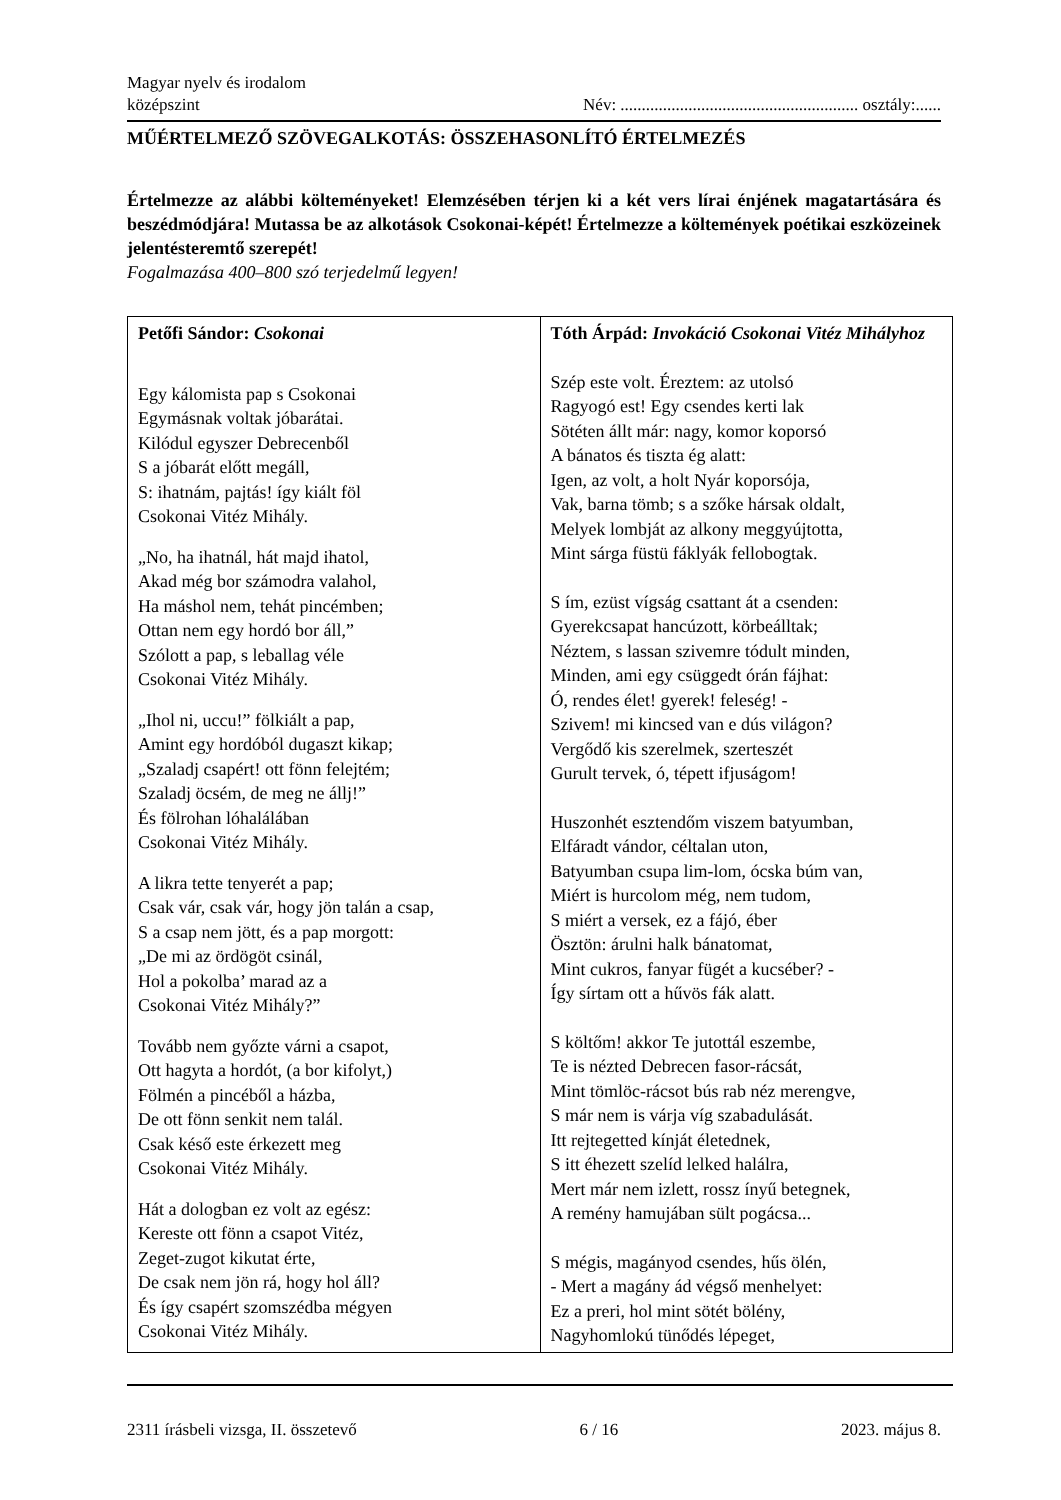Magyar nyelv és irodalom
középszint
Név: ........................................................ osztály:......
MŰÉRTELMEZŐ SZÖVEGALKOTÁS: ÖSSZEHASONLÍTÓ ÉRTELMEZÉS
Értelmezze az alábbi költeményeket! Elemzésében térjen ki a két vers lírai énjének magatartására és beszédmódjára! Mutassa be az alkotások Csokonai-képét! Értelmezze a költemények poétikai eszközeinek jelentésteremtő szerepét!
Fogalmazása 400–800 szó terjedelmű legyen!
| Petőfi Sándor: Csokonai Egy kálomista pap s Csokonai Egymásnak voltak jóbarátai. Kilódul egyszer Debrecenből S a jóbarát előtt megáll, S: ihatnám, pajtás! így kiált föl Csokonai Vitéz Mihály. „No, ha ihatnál, hát majd ihatol, Akad még bor számodra valahol, Ha máshol nem, tehát pincémben; Ottan nem egy hordó bor áll,” Szólott a pap, s leballag véle Csokonai Vitéz Mihály. „Ihol ni, uccu!” fölkiált a pap, Amint egy hordóból dugaszt kikap; „Szaladj csapért! ott fönn felejtém; Szaladj öcsém, de meg ne állj!” És fölrohan lóhalálában Csokonai Vitéz Mihály. A likra tette tenyerét a pap; Csak vár, csak vár, hogy jön talán a csap, S a csap nem jött, és a pap morgott: „De mi az ördögöt csinál, Hol a pokolba’ marad az a Csokonai Vitéz Mihály?” Tovább nem győzte várni a csapot, Ott hagyta a hordót, (a bor kifolyt,) Fölmén a pincéből a házba, De ott fönn senkit nem talál. Csak késő este érkezett meg Csokonai Vitéz Mihály. Hát a dologban ez volt az egész: Kereste ott fönn a csapot Vitéz, Zeget-zugot kikutat érte, De csak nem jön rá, hogy hol áll? És így csapért szomszédba mégyen Csokonai Vitéz Mihály. | Tóth Árpád: Invokáció Csokonai Vitéz Mihályhoz Szép este volt. Éreztem: az utolsó Ragyogó est! Egy csendes kerti lak Sötéten állt már: nagy, komor koporsó A bánatos és tiszta ég alatt: Igen, az volt, a holt Nyár koporsója, Vak, barna tömb; s a szőke hársak oldalt, Melyek lombját az alkony meggyújtotta, Mint sárga füstü fáklyák fellobogtak. S ím, ezüst vígság csattant át a csenden: Gyerekcsapat hancúzott, körbeálltak; Néztem, s lassan szivemre tódult minden, Minden, ami egy csüggedt órán fájhat: Ó, rendes élet! gyerek! feleség! - Szivem! mi kincsed van e dús világon? Vergődő kis szerelmek, szerteszét Gurult tervek, ó, tépett ifjuságom! Huszonhét esztendőm viszem batyumban, Elfáradt vándor, céltalan uton, Batyumban csupa lim-lom, ócska búm van, Miért is hurcolom még, nem tudom, S miért a versek, ez a fájó, éber Ösztön: árulni halk bánatomat, Mint cukros, fanyar fügét a kucséber? - Így sírtam ott a hűvös fák alatt. S költőm! akkor Te jutottál eszembe, Te is nézted Debrecen fasor-rácsát, Mint tömlöc-rácsot bús rab néz merengve, S már nem is várja víg szabadulását. Itt rejtegetted kínját életednek, S itt éhezett szelíd lelked halálra, Mert már nem izlett, rossz ínyű betegnek, A remény hamujában sült pogácsa... S mégis, magányod csendes, hűs ölén, - Mert a magány ád végső menhelyet: Ez a preri, hol mint sötét bölény, Nagyhomlokú tünődés lépeget, |
2311 írásbeli vizsga, II. összetevő 6 / 16 2023. május 8.